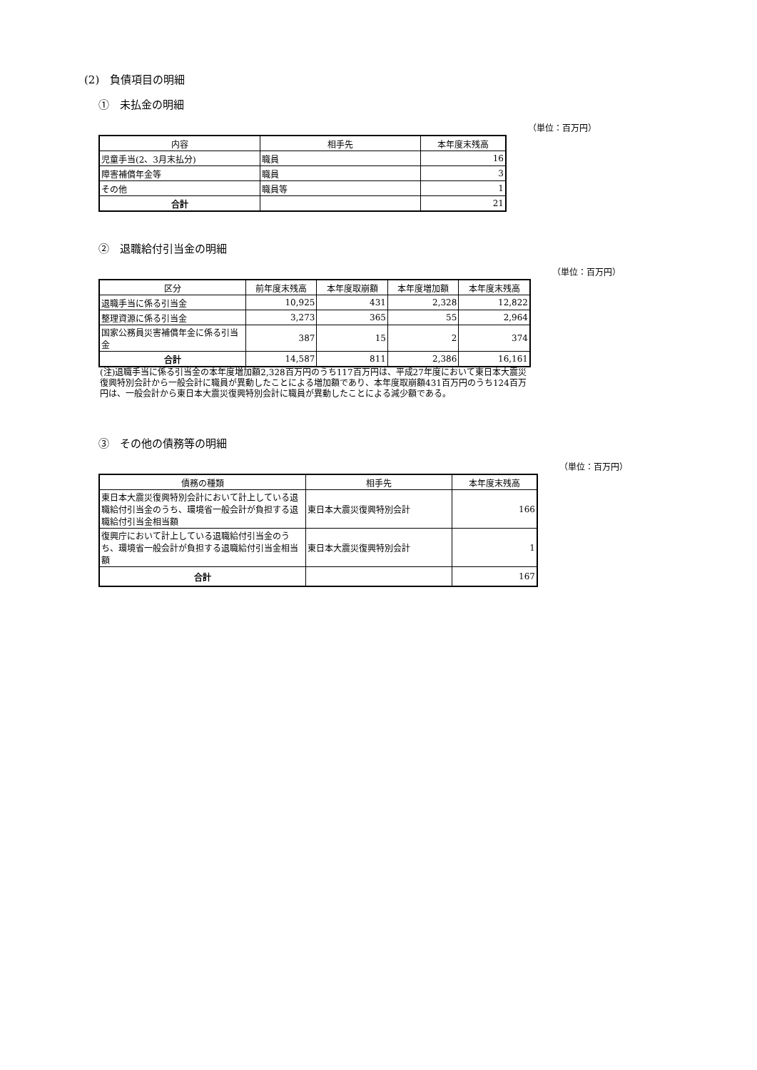(2)　負債項目の明細
①　未払金の明細
（単位：百万円）
| 内容 | 相手先 | 本年度末残高 |
| --- | --- | --- |
| 児童手当(2、3月末払分) | 職員 | 16 |
| 障害補償年金等 | 職員 | 3 |
| その他 | 職員等 | 1 |
| 合計 | | 21 |
②　退職給付引当金の明細
（単位：百万円）
| 区分 | 前年度末残高 | 本年度取崩額 | 本年度増加額 | 本年度末残高 |
| --- | --- | --- | --- | --- |
| 退職手当に係る引当金 | 10,925 | 431 | 2,328 | 12,822 |
| 整理資源に係る引当金 | 3,273 | 365 | 55 | 2,964 |
| 国家公務員災害補償年金に係る引当金 | 387 | 15 | 2 | 374 |
| 合計 | 14,587 | 811 | 2,386 | 16,161 |
(注)退職手当に係る引当金の本年度増加額2,328百万円のうち117百万円は、平成27年度において東日本大震災復興特別会計から一般会計に職員が異動したことによる増加額であり、本年度取崩額431百万円のうち124百万円は、一般会計から東日本大震災復興特別会計に職員が異動したことによる減少額である。
③　その他の債務等の明細
（単位：百万円）
| 債務の種類 | 相手先 | 本年度末残高 |
| --- | --- | --- |
| 東日本大震災復興特別会計において計上している退職給付引当金のうち、環境省一般会計が負担する退職給付引当金相当額 | 東日本大震災復興特別会計 | 166 |
| 復興庁において計上している退職給付引当金のうち、環境省一般会計が負担する退職給付引当金相当額 | 東日本大震災復興特別会計 | 1 |
| 合計 | | 167 |